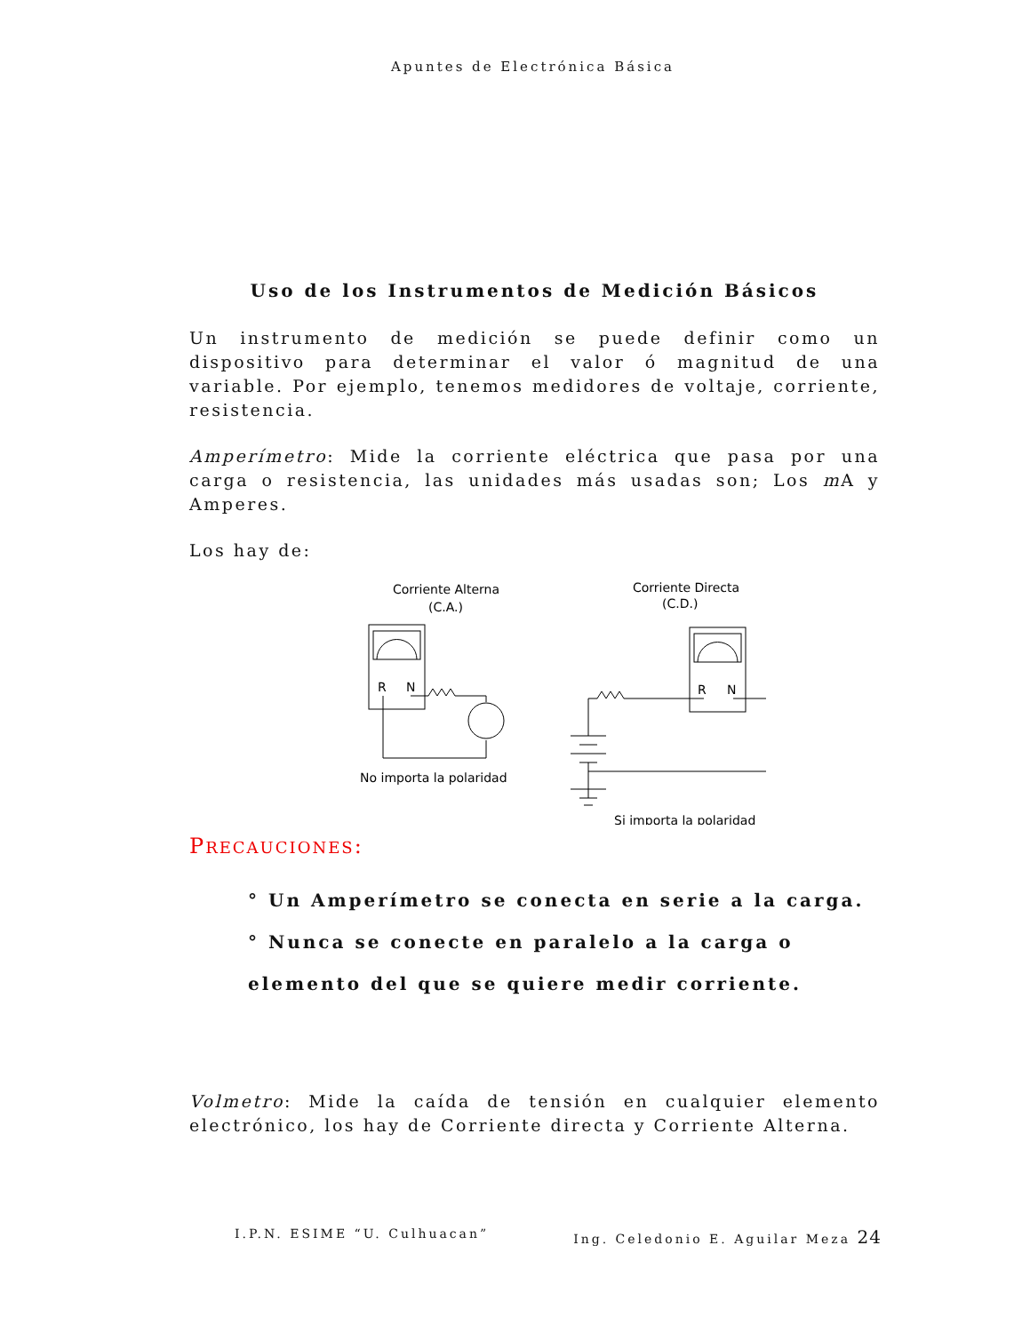Apuntes de Electrónica Básica
Uso de los Instrumentos de Medición Básicos
Un instrumento de medición se puede definir como un dispositivo para determinar el valor ó magnitud de una variable. Por ejemplo, tenemos medidores de voltaje, corriente, resistencia.
Amperímetro: Mide la corriente eléctrica que pasa por una carga o resistencia, las unidades más usadas son; Los m A y Amperes.
Los hay de:
Corriente Alterna
(C.A.)
R
N
No importa la polaridad
Corriente Directa
(C.D.)
R
N
Si importa la polaridad
PRECAUCIONES:
° Un Amperímetro se conecta en serie a la carga.
° Nunca se conecte en paralelo a la carga o elemento del que se quiere medir corriente.
Volmetro: Mide la caída de tensión en cualquier elemento electrónico, los hay de Corriente directa y Corriente Alterna.
I.P.N. ESIME “U. Culhuacan” Ing. Celedonio E. Aguilar Meza 24